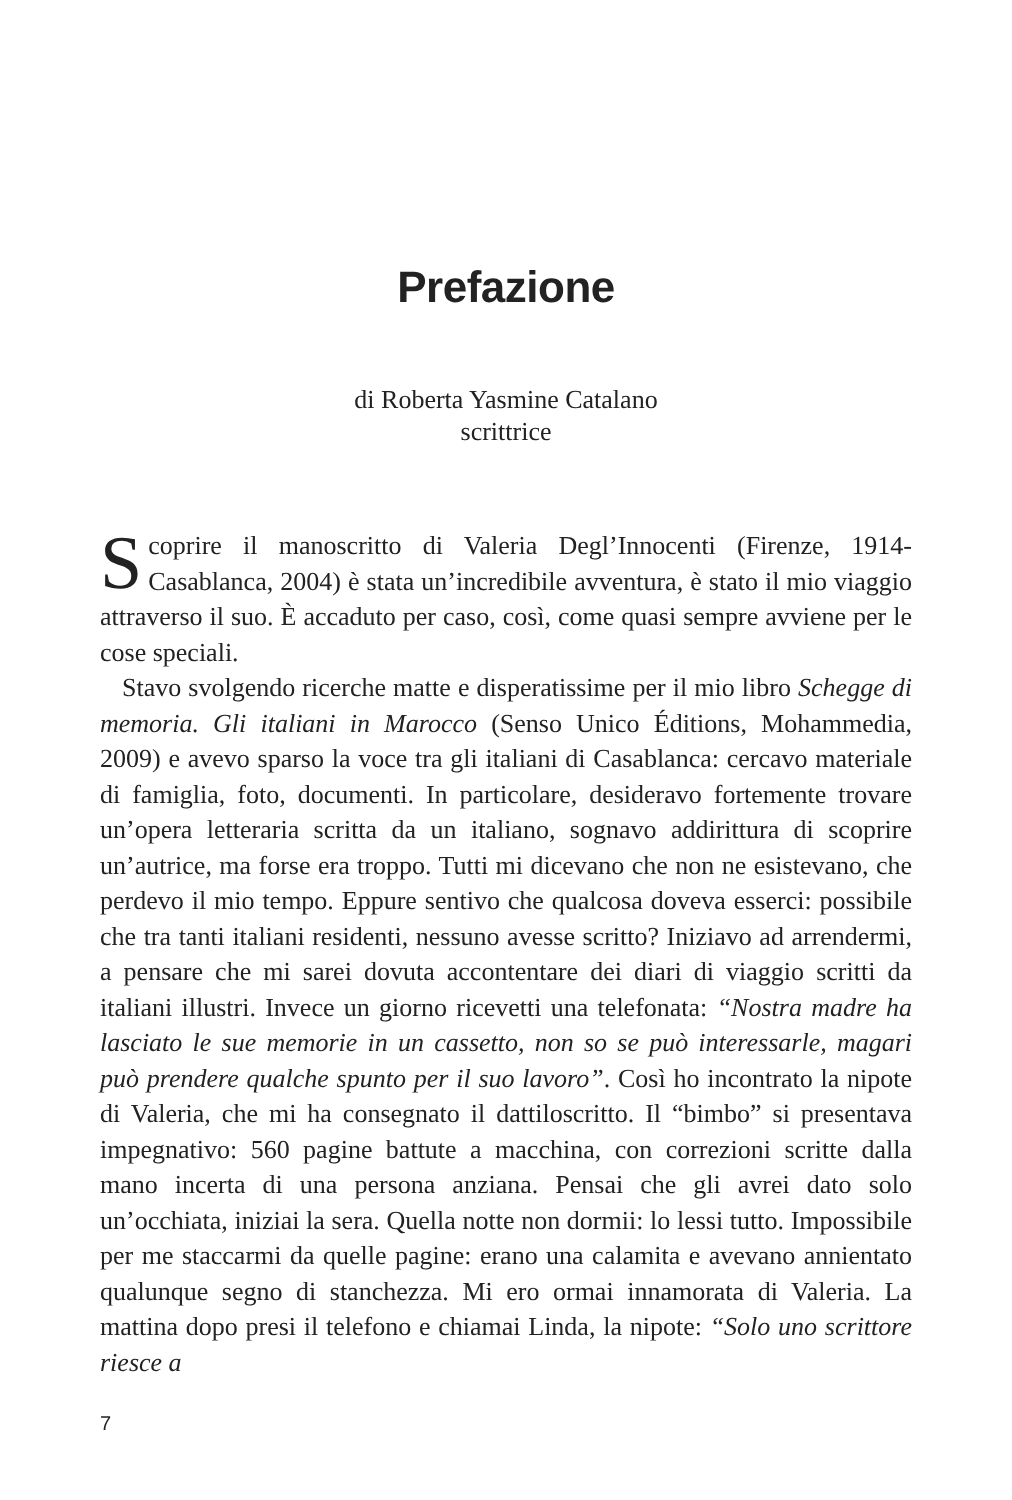Prefazione
di Roberta Yasmine Catalano
scrittrice
Scoprire il manoscritto di Valeria Degl’Innocenti (Firenze, 1914-Casablanca, 2004) è stata un’incredibile avventura, è stato il mio viaggio attraverso il suo. È accaduto per caso, così, come quasi sempre avviene per le cose speciali.
Stavo svolgendo ricerche matte e disperatissime per il mio libro Schegge di memoria. Gli italiani in Marocco (Senso Unico Éditions, Mohammedia, 2009) e avevo sparso la voce tra gli italiani di Casablanca: cercavo materiale di famiglia, foto, documenti. In particolare, desideravo fortemente trovare un’opera letteraria scritta da un italiano, sognavo addirittura di scoprire un’autrice, ma forse era troppo. Tutti mi dicevano che non ne esistevano, che perdevo il mio tempo. Eppure sentivo che qualcosa doveva esserci: possibile che tra tanti italiani residenti, nessuno avesse scritto? Iniziavo ad arrendermi, a pensare che mi sarei dovuta accontentare dei diari di viaggio scritti da italiani illustri. Invece un giorno ricevetti una telefonata: “Nostra madre ha lasciato le sue memorie in un cassetto, non so se può interessarle, magari può prendere qualche spunto per il suo lavoro”. Così ho incontrato la nipote di Valeria, che mi ha consegnato il dattiloscritto. Il “bimbo” si presentava impegnativo: 560 pagine battute a macchina, con correzioni scritte dalla mano incerta di una persona anziana. Pensai che gli avrei dato solo un’occhiata, iniziai la sera. Quella notte non dormii: lo lessi tutto. Impossibile per me staccarmi da quelle pagine: erano una calamita e avevano annientato qualunque segno di stanchezza. Mi ero ormai innamorata di Valeria. La mattina dopo presi il telefono e chiamai Linda, la nipote: “Solo uno scrittore riesce a
7